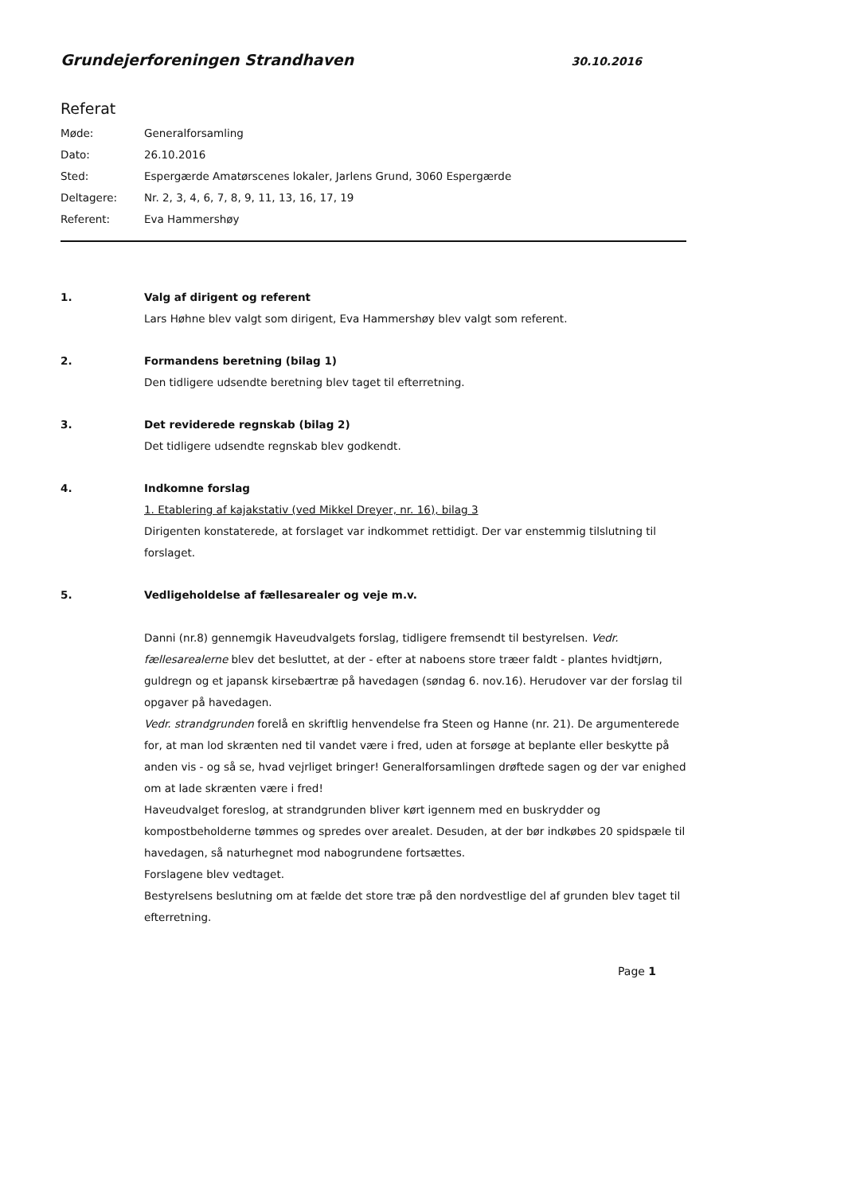Grundejerforeningen Strandhaven 30.10.2016
Referat
Møde: Generalforsamling
Dato: 26.10.2016
Sted: Espergærde Amatørscenes lokaler, Jarlens Grund, 3060 Espergærde
Deltagere: Nr. 2, 3, 4, 6, 7, 8, 9, 11, 13, 16, 17, 19
Referent: Eva Hammershøy
1. Valg af dirigent og referent
Lars Høhne blev valgt som dirigent, Eva Hammershøy blev valgt som referent.
2. Formandens beretning (bilag 1)
Den tidligere udsendte beretning blev taget til efterretning.
3. Det reviderede regnskab (bilag 2)
Det tidligere udsendte regnskab blev godkendt.
4. Indkomne forslag
1. Etablering af kajakstativ (ved Mikkel Dreyer, nr. 16), bilag 3
Dirigenten konstaterede, at forslaget var indkommet rettidigt. Der var enstemmig tilslutning til forslaget.
5. Vedligeholdelse af fællesarealer og veje m.v.
Danni (nr.8) gennemgik Haveudvalgets forslag, tidligere fremsendt til bestyrelsen. Vedr. fællesarealerne blev det besluttet, at der - efter at naboens store træer faldt - plantes hvidtjørn, guldregn og et japansk kirsebærtræ på havedagen (søndag 6. nov.16). Herudover var der forslag til opgaver på havedagen.
Vedr. strandgrunden forelå en skriftlig henvendelse fra Steen og Hanne (nr. 21). De argumenterede for, at man lod skrænten ned til vandet være i fred, uden at forsøge at beplante eller beskytte på anden vis - og så se, hvad vejrliget bringer! Generalforsamlingen drøftede sagen og der var enighed om at lade skrænten være i fred!
Haveudvalget foreslog, at strandgrunden bliver kørt igennem med en buskrydder og kompostbeholderne tømmes og spredes over arealet. Desuden, at der bør indkøbes 20 spidspæle til havedagen, så naturhegnet mod nabogrundene fortsættes.
Forslagene blev vedtaget.
Bestyrelsens beslutning om at fælde det store træ på den nordvestlige del af grunden blev taget til efterretning.
Page 1